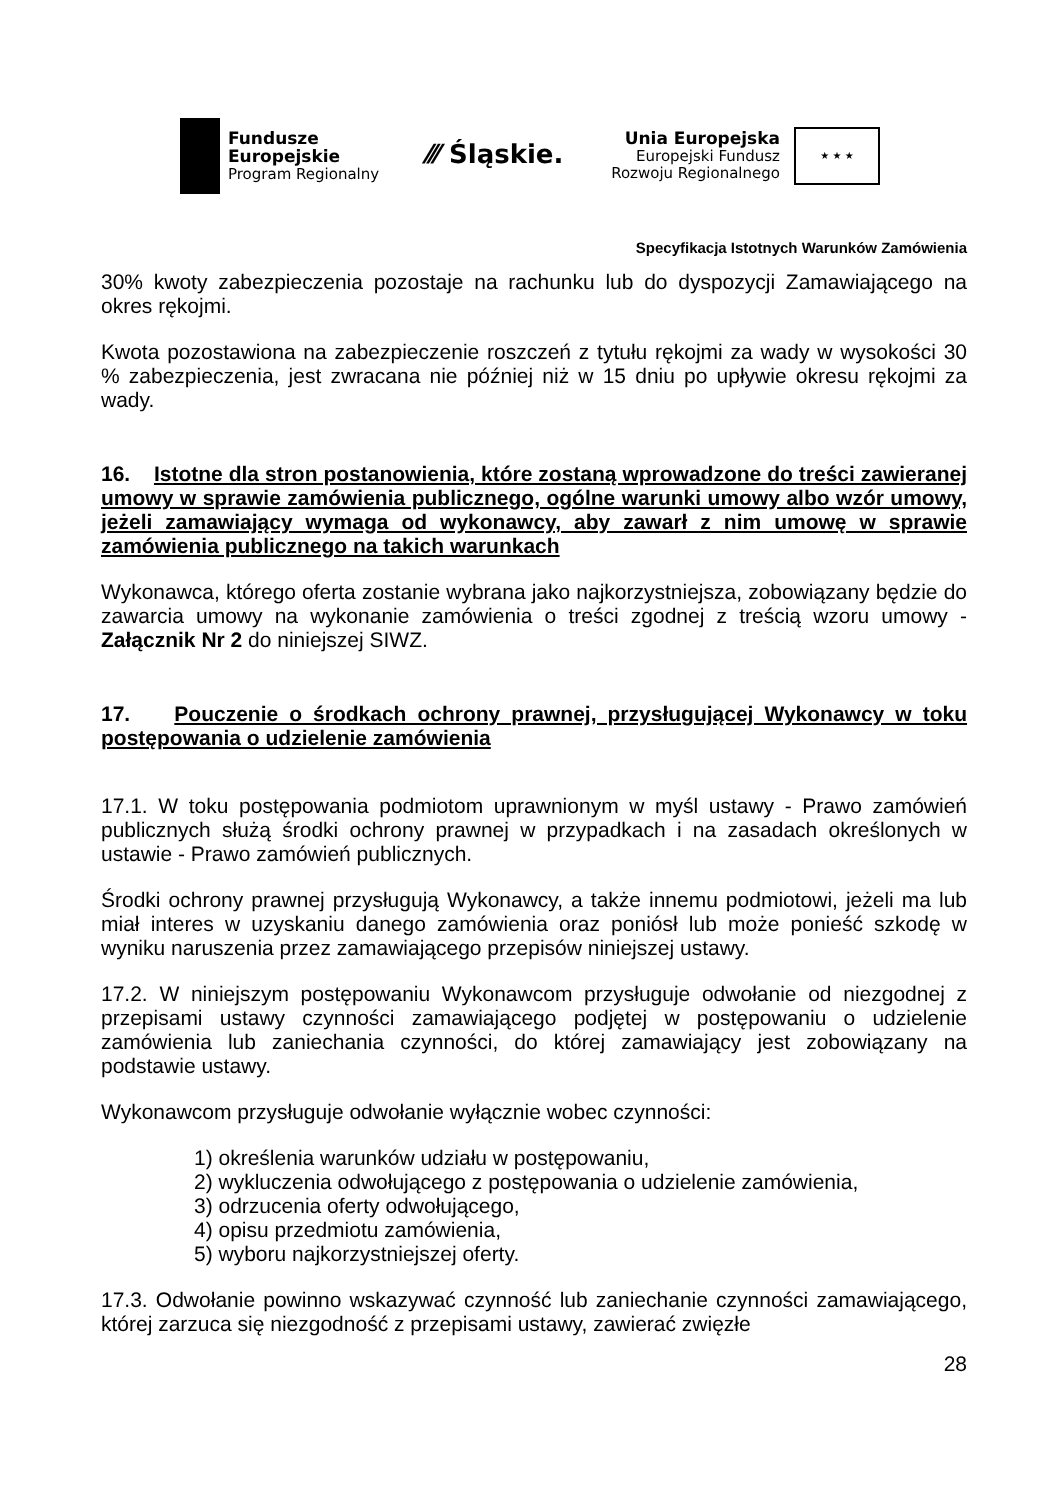Fundusze
Europejskie
Program Regionalny
⁄⁄⁄ Śląskie.
Unia Europejska
Europejski Fundusz
Rozwoju Regionalnego
★ ★ ★
Specyfikacja Istotnych Warunków Zamówienia
30% kwoty zabezpieczenia pozostaje na rachunku lub do dyspozycji Zamawiającego na okres rękojmi.
Kwota pozostawiona na zabezpieczenie roszczeń z tytułu rękojmi za wady w wysokości 30 % zabezpieczenia, jest zwracana nie później niż w 15 dniu po upływie okresu rękojmi za wady.
16. Istotne dla stron postanowienia, które zostaną wprowadzone do treści zawieranej umowy w sprawie zamówienia publicznego, ogólne warunki umowy albo wzór umowy, jeżeli zamawiający wymaga od wykonawcy, aby zawarł z nim umowę w sprawie zamówienia publicznego na takich warunkach
Wykonawca, którego oferta zostanie wybrana jako najkorzystniejsza, zobowiązany będzie do zawarcia umowy na wykonanie zamówienia o treści zgodnej z treścią wzoru umowy - Załącznik Nr 2 do niniejszej SIWZ.
17. Pouczenie o środkach ochrony prawnej, przysługującej Wykonawcy w toku postępowania o udzielenie zamówienia
17.1. W toku postępowania podmiotom uprawnionym w myśl ustawy - Prawo zamówień publicznych służą środki ochrony prawnej w przypadkach i na zasadach określonych w ustawie - Prawo zamówień publicznych.
Środki ochrony prawnej przysługują Wykonawcy, a także innemu podmiotowi, jeżeli ma lub miał interes w uzyskaniu danego zamówienia oraz poniósł lub może ponieść szkodę w wyniku naruszenia przez zamawiającego przepisów niniejszej ustawy.
17.2. W niniejszym postępowaniu Wykonawcom przysługuje odwołanie od niezgodnej z przepisami ustawy czynności zamawiającego podjętej w postępowaniu o udzielenie zamówienia lub zaniechania czynności, do której zamawiający jest zobowiązany na podstawie ustawy.
Wykonawcom przysługuje odwołanie wyłącznie wobec czynności:
1) określenia warunków udziału w postępowaniu,
2) wykluczenia odwołującego z postępowania o udzielenie zamówienia,
3) odrzucenia oferty odwołującego,
4) opisu przedmiotu zamówienia,
5) wyboru najkorzystniejszej oferty.
17.3. Odwołanie powinno wskazywać czynność lub zaniechanie czynności zamawiającego, której zarzuca się niezgodność z przepisami ustawy, zawierać zwięzłe
28